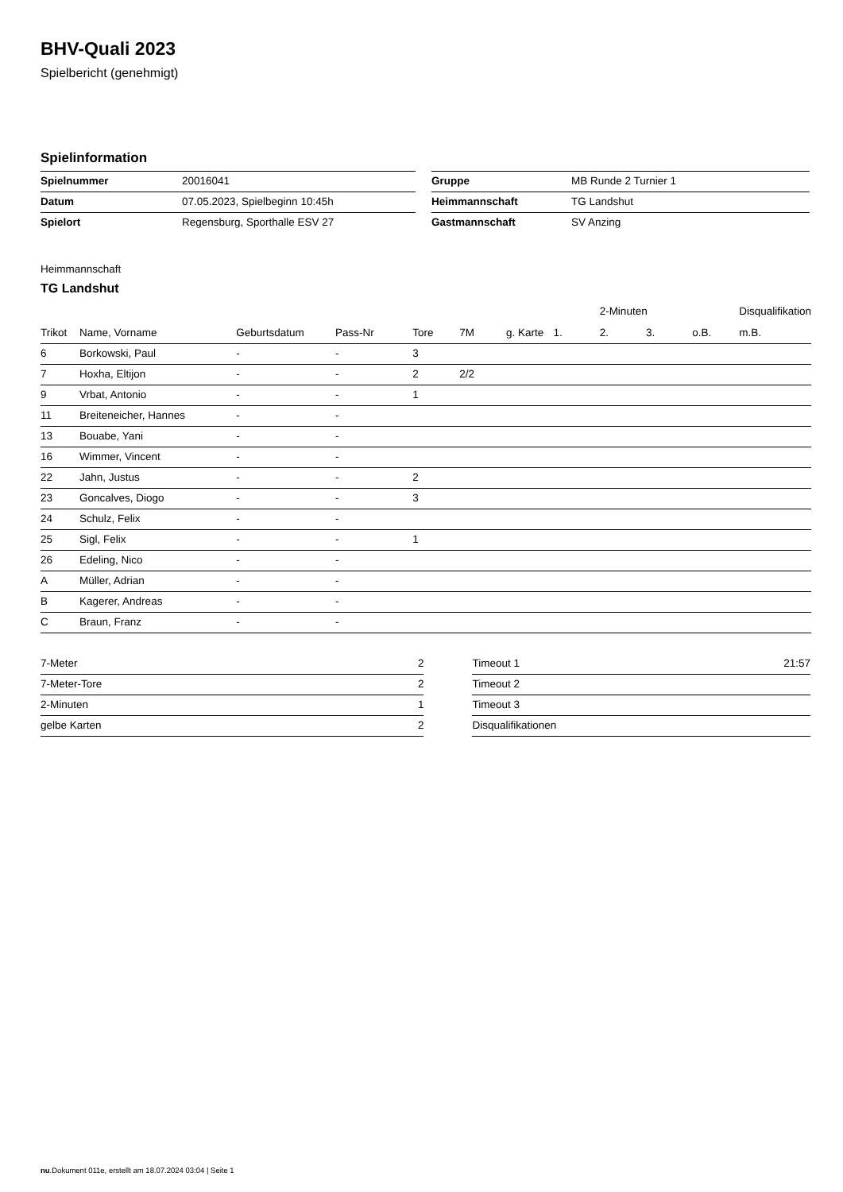BHV-Quali 2023
Spielbericht (genehmigt)
Spielinformation
| Spielnummer | 20016041 |
| Datum | 07.05.2023, Spielbeginn 10:45h |
| Spielort | Regensburg, Sporthalle ESV 27 |
| Gruppe | MB Runde 2 Turnier 1 |
| Heimmannschaft | TG Landshut |
| Gastmannschaft | SV Anzing |
Heimmannschaft
TG Landshut
| | | | | | | | | 2-Minuten | | | Disqualifikation |
| --- | --- | --- | --- | --- | --- | --- | --- | --- | --- | --- | --- |
| Trikot | Name, Vorname | Geburtsdatum | Pass-Nr | Tore | 7M | g. Karte | 1. | 2. | 3. | o.B. | m.B. |
| 6 | Borkowski, Paul | - | - | 3 | | | | | | | |
| 7 | Hoxha, Eltijon | - | - | 2 | 2/2 | | | | | | |
| 9 | Vrbat, Antonio | - | - | 1 | | | | | | | |
| 11 | Breiteneicher, Hannes | - | - | | | | | | | | |
| 13 | Bouabe, Yani | - | - | | | | | | | | |
| 16 | Wimmer, Vincent | - | - | | | | | | | | |
| 22 | Jahn, Justus | - | - | 2 | | | | | | | |
| 23 | Goncalves, Diogo | - | - | 3 | | | | | | | |
| 24 | Schulz, Felix | - | - | | | | | | | | |
| 25 | Sigl, Felix | - | - | 1 | | | | | | | |
| 26 | Edeling, Nico | - | - | | | | | | | | |
| A | Müller, Adrian | - | - | | | | | | | | |
| B | Kagerer, Andreas | - | - | | | | | | | | |
| C | Braun, Franz | - | - | | | | | | | | |
| 7-Meter | 2 |
| 7-Meter-Tore | 2 |
| 2-Minuten | 1 |
| gelbe Karten | 2 |
| Timeout 1 | 21:57 |
| Timeout 2 | |
| Timeout 3 | |
| Disqualifikationen | |
nu.Dokument 011e, erstellt am 18.07.2024 03:04 | Seite 1